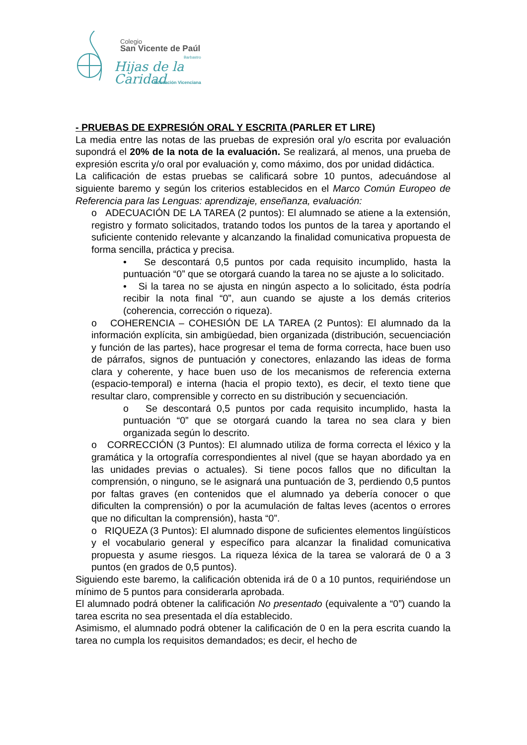Colegio
San Vicente de Paúl
Barbastro
Hijas de la Caridad
Educación Vicenciana
- PRUEBAS DE EXPRESIÓN ORAL Y ESCRITA (PARLER ET LIRE)
La media entre las notas de las pruebas de expresión oral y/o escrita por evaluación supondrá el 20% de la nota de la evaluación. Se realizará, al menos, una prueba de expresión escrita y/o oral por evaluación y, como máximo, dos por unidad didáctica.
La calificación de estas pruebas se calificará sobre 10 puntos, adecuándose al siguiente baremo y según los criterios establecidos en el Marco Común Europeo de Referencia para las Lenguas: aprendizaje, enseñanza, evaluación:
o ADECUACIÓN DE LA TAREA (2 puntos): El alumnado se atiene a la extensión, registro y formato solicitados, tratando todos los puntos de la tarea y aportando el suficiente contenido relevante y alcanzando la finalidad comunicativa propuesta de forma sencilla, práctica y precisa.
• Se descontará 0,5 puntos por cada requisito incumplido, hasta la puntuación “0” que se otorgará cuando la tarea no se ajuste a lo solicitado.
• Si la tarea no se ajusta en ningún aspecto a lo solicitado, ésta podría recibir la nota final “0”, aun cuando se ajuste a los demás criterios (coherencia, corrección o riqueza).
o COHERENCIA – COHESIÓN DE LA TAREA (2 Puntos): El alumnado da la información explícita, sin ambigüedad, bien organizada (distribución, secuenciación y función de las partes), hace progresar el tema de forma correcta, hace buen uso de párrafos, signos de puntuación y conectores, enlazando las ideas de forma clara y coherente, y hace buen uso de los mecanismos de referencia externa (espacio-temporal) e interna (hacia el propio texto), es decir, el texto tiene que resultar claro, comprensible y correcto en su distribución y secuenciación.
o Se descontará 0,5 puntos por cada requisito incumplido, hasta la puntuación “0” que se otorgará cuando la tarea no sea clara y bien organizada según lo descrito.
o CORRECCIÓN (3 Puntos): El alumnado utiliza de forma correcta el léxico y la gramática y la ortografía correspondientes al nivel (que se hayan abordado ya en las unidades previas o actuales). Si tiene pocos fallos que no dificultan la comprensión, o ninguno, se le asignará una puntuación de 3, perdiendo 0,5 puntos por faltas graves (en contenidos que el alumnado ya debería conocer o que dificulten la comprensión) o por la acumulación de faltas leves (acentos o errores que no dificultan la comprensión), hasta “0”.
o RIQUEZA (3 Puntos): El alumnado dispone de suficientes elementos lingüísticos y el vocabulario general y específico para alcanzar la finalidad comunicativa propuesta y asume riesgos. La riqueza léxica de la tarea se valorará de 0 a 3 puntos (en grados de 0,5 puntos).
Siguiendo este baremo, la calificación obtenida irá de 0 a 10 puntos, requiriéndose un mínimo de 5 puntos para considerarla aprobada.
El alumnado podrá obtener la calificación No presentado (equivalente a “0”) cuando la tarea escrita no sea presentada el día establecido.
Asimismo, el alumnado podrá obtener la calificación de 0 en la pera escrita cuando la tarea no cumpla los requisitos demandados; es decir, el hecho de